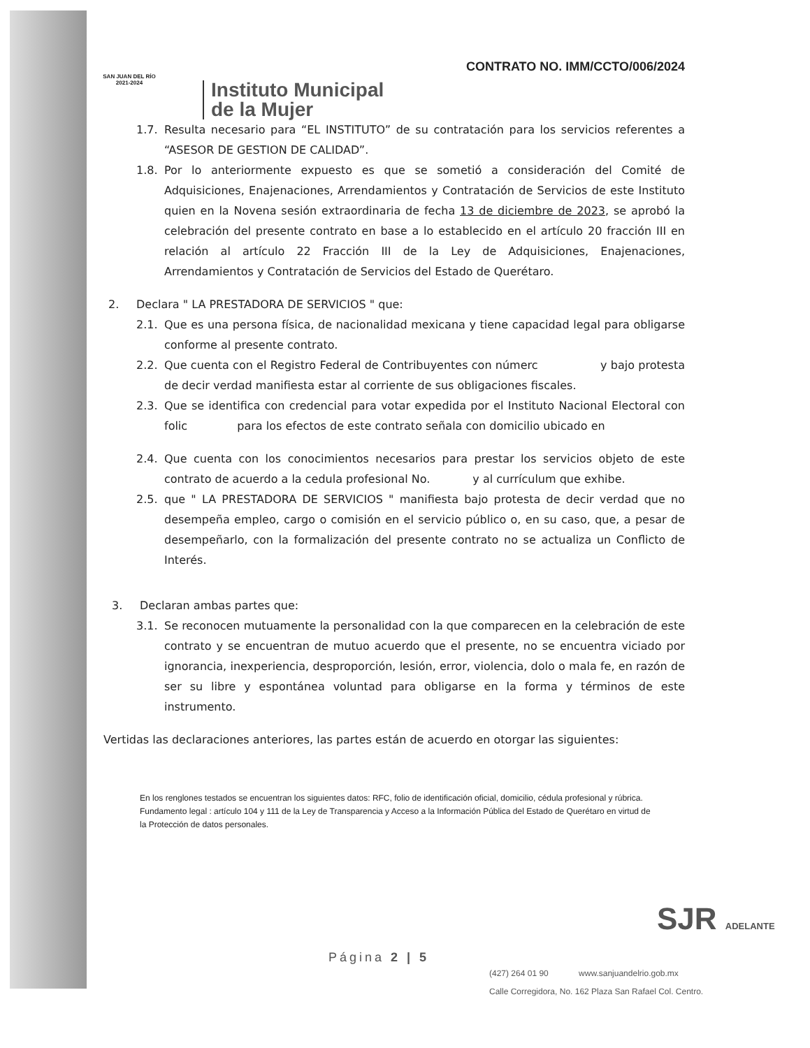SAN JUAN DEL RÍO
2021-2024
Instituto Municipal
de la Mujer
CONTRATO NO. IMM/CCTO/006/2024
1.7. Resulta necesario para “EL INSTITUTO” de su contratación para los servicios referentes a “ASESOR DE GESTION DE CALIDAD”.
1.8. Por lo anteriormente expuesto es que se sometió a consideración del Comité de Adquisiciones, Enajenaciones, Arrendamientos y Contratación de Servicios de este Instituto quien en la Novena sesión extraordinaria de fecha 13 de diciembre de 2023, se aprobó la celebración del presente contrato en base a lo establecido en el artículo 20 fracción III en relación al artículo 22 Fracción III de la Ley de Adquisiciones, Enajenaciones, Arrendamientos y Contratación de Servicios del Estado de Querétaro.
2. Declara " LA PRESTADORA DE SERVICIOS " que:
2.1. Que es una persona física, de nacionalidad mexicana y tiene capacidad legal para obligarse conforme al presente contrato.
2.2. Que cuenta con el Registro Federal de Contribuyentes con númerc y bajo protesta de decir verdad manifiesta estar al corriente de sus obligaciones fiscales.
2.3. Que se identifica con credencial para votar expedida por el Instituto Nacional Electoral con folic para los efectos de este contrato señala con domicilio ubicado en
2.4. Que cuenta con los conocimientos necesarios para prestar los servicios objeto de este contrato de acuerdo a la cedula profesional No. y al currículum que exhibe.
2.5. que " LA PRESTADORA DE SERVICIOS " manifiesta bajo protesta de decir verdad que no desempeña empleo, cargo o comisión en el servicio público o, en su caso, que, a pesar de desempeñarlo, con la formalización del presente contrato no se actualiza un Conflicto de Interés.
3. Declaran ambas partes que:
3.1. Se reconocen mutuamente la personalidad con la que comparecen en la celebración de este contrato y se encuentran de mutuo acuerdo que el presente, no se encuentra viciado por ignorancia, inexperiencia, desproporción, lesión, error, violencia, dolo o mala fe, en razón de ser su libre y espontánea voluntad para obligarse en la forma y términos de este instrumento.
Vertidas las declaraciones anteriores, las partes están de acuerdo en otorgar las siguientes:
En los renglones testados se encuentran los siguientes datos: RFC, folio de identificación oficial, domicilio, cédula profesional y rúbrica. Fundamento legal : artículo 104 y 111 de la Ley de Transparencia y Acceso a la Información Pública del Estado de Querétaro en virtud de la Protección de datos personales.
SJR ADELANTE
Página 2 | 5
(427) 264 01 90 www.sanjuandelrio.gob.mx
Calle Corregidora, No. 162 Plaza San Rafael Col. Centro.